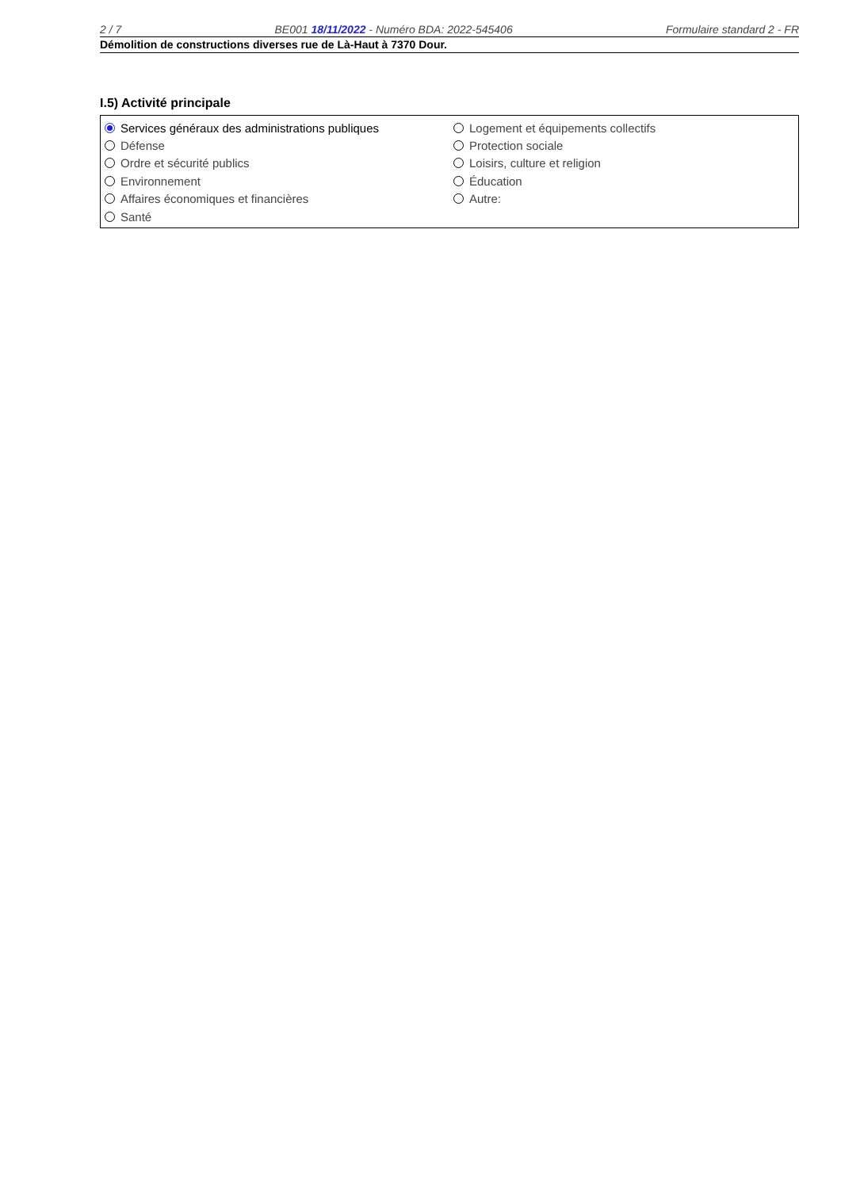2 / 7 BE001 18/11/2022 - Numéro BDA: 2022-545406 Formulaire standard 2 - FR
Démolition de constructions diverses rue de Là-Haut à 7370 Dour.
I.5) Activité principale
Services généraux des administrations publiques
Défense
Ordre et sécurité publics
Environnement
Affaires économiques et financières
Santé
Logement et équipements collectifs
Protection sociale
Loisirs, culture et religion
Éducation
Autre: